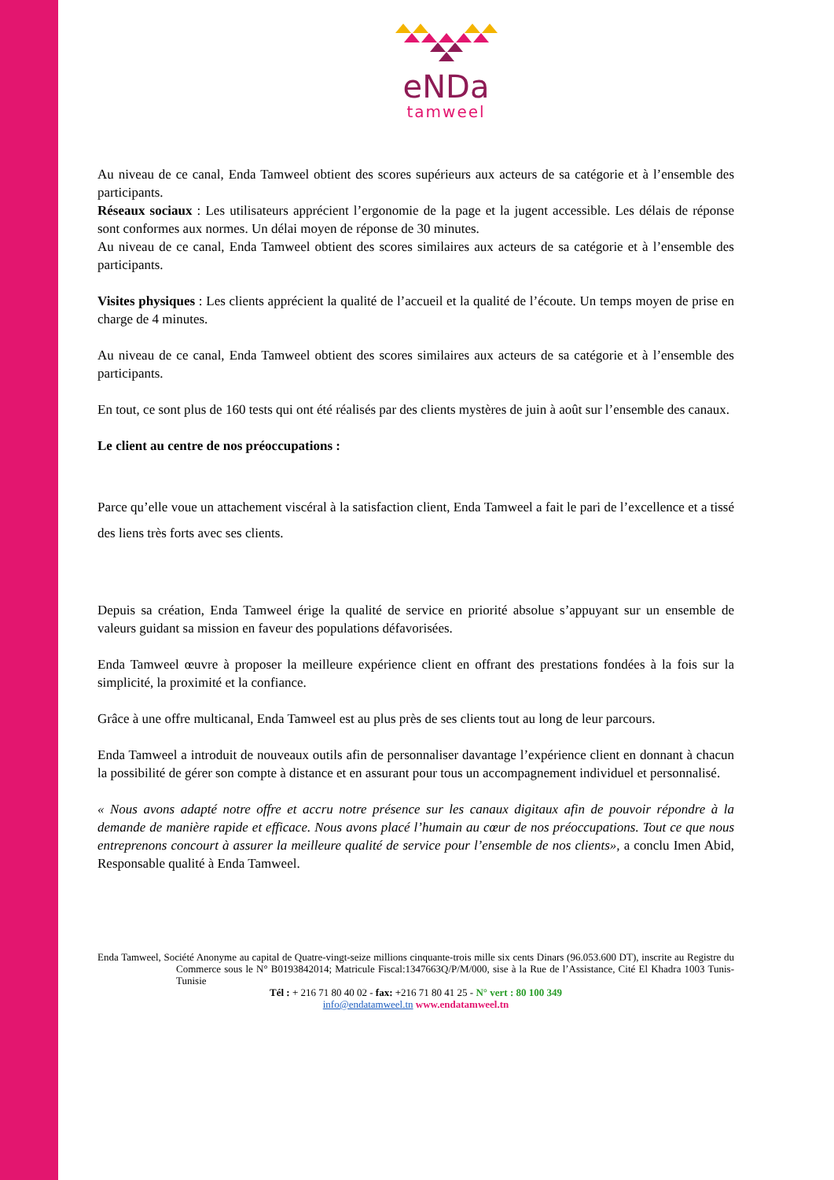eNDa
tamweel
Au niveau de ce canal, Enda Tamweel obtient des scores supérieurs aux acteurs de sa catégorie et à l’ensemble des participants.
Réseaux sociaux : Les utilisateurs apprécient l’ergonomie de la page et la jugent accessible. Les délais de réponse sont conformes aux normes. Un délai moyen de réponse de 30 minutes.
Au niveau de ce canal, Enda Tamweel obtient des scores similaires aux acteurs de sa catégorie et à l’ensemble des participants.
Visites physiques : Les clients apprécient la qualité de l’accueil et la qualité de l’écoute. Un temps moyen de prise en charge de 4 minutes.
Au niveau de ce canal, Enda Tamweel obtient des scores similaires aux acteurs de sa catégorie et à l’ensemble des participants.
En tout, ce sont plus de 160 tests qui ont été réalisés par des clients mystères de juin à août sur l’ensemble des canaux.
Le client au centre de nos préoccupations :
Parce qu’elle voue un attachement viscéral à la satisfaction client, Enda Tamweel a fait le pari de l’excellence et a tissé des liens très forts avec ses clients.
Depuis sa création, Enda Tamweel érige la qualité de service en priorité absolue s’appuyant sur un ensemble de valeurs guidant sa mission en faveur des populations défavorisées.
Enda Tamweel œuvre à proposer la meilleure expérience client en offrant des prestations fondées à la fois sur la simplicité, la proximité et la confiance.
Grâce à une offre multicanal, Enda Tamweel est au plus près de ses clients tout au long de leur parcours.
Enda Tamweel a introduit de nouveaux outils afin de personnaliser davantage l’expérience client en donnant à chacun la possibilité de gérer son compte à distance et en assurant pour tous un accompagnement individuel et personnalisé.
« Nous avons adapté notre offre et accru notre présence sur les canaux digitaux afin de pouvoir répondre à la demande de manière rapide et efficace. Nous avons placé l’humain au cœur de nos préoccupations. Tout ce que nous entreprenons concourt à assurer la meilleure qualité de service pour l’ensemble de nos clients», a conclu Imen Abid, Responsable qualité à Enda Tamweel.
Enda Tamweel, Société Anonyme au capital de Quatre-vingt-seize millions cinquante-trois mille six cents Dinars (96.053.600 DT), inscrite au Registre du Commerce sous le N° B0193842014; Matricule Fiscal:1347663Q/P/M/000, sise à la Rue de l’Assistance, Cité El Khadra 1003 Tunis- Tunisie
Tél : + 216 71 80 40 02 - fax: +216 71 80 41 25 - N° vert : 80 100 349
info@endatamweel.tn www.endatamweel.tn